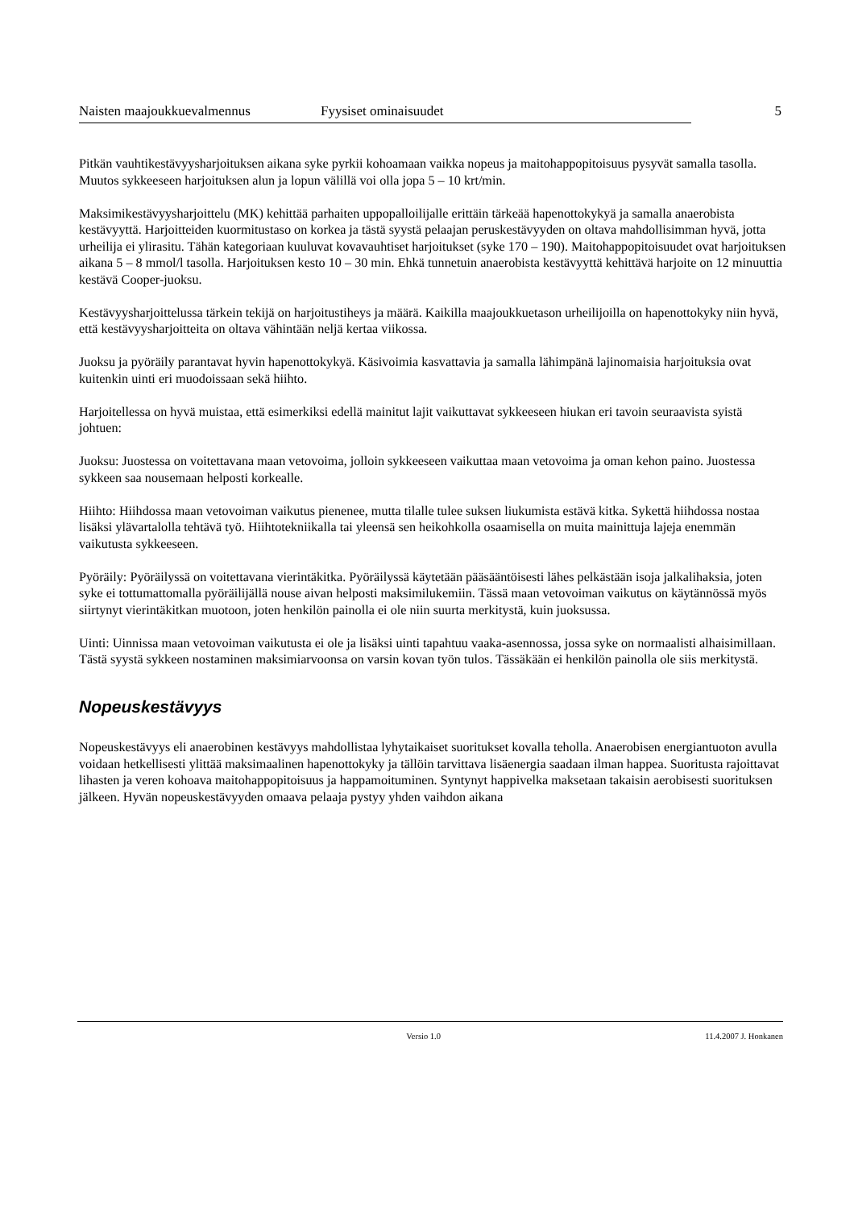Naisten maajoukkuevalmennus Fyysiset ominaisuudet 5
Pitkän vauhtikestävyysharjoituksen aikana syke pyrkii kohoamaan vaikka nopeus ja maitohappopitoisuus pysyvät samalla tasolla. Muutos sykkeeseen harjoituksen alun ja lopun välillä voi olla jopa 5 – 10 krt/min.
Maksimikestävyysharjoittelu (MK) kehittää parhaiten uppopalloilijalle erittäin tärkeää hapenottokykyä ja samalla anaerobista kestävyyttä. Harjoitteiden kuormitustaso on korkea ja tästä syystä pelaajan peruskestävyyden on oltava mahdollisimman hyvä, jotta urheilija ei ylirasitu. Tähän kategoriaan kuuluvat kovavauhtiset harjoitukset (syke 170 – 190). Maitohappopitoisuudet ovat harjoituksen aikana 5 – 8 mmol/l tasolla. Harjoituksen kesto 10 – 30 min. Ehkä tunnetuin anaerobista kestävyyttä kehittävä harjoite on 12 minuuttia kestävä Cooper-juoksu.
Kestävyysharjoittelussa tärkein tekijä on harjoitustiheys ja määrä. Kaikilla maajoukkuetason urheilijoilla on hapenottokyky niin hyvä, että kestävyysharjoitteita on oltava vähintään neljä kertaa viikossa.
Juoksu ja pyöräily parantavat hyvin hapenottokykyä. Käsivoimia kasvattavia ja samalla lähimpänä lajinomaisia harjoituksia ovat kuitenkin uinti eri muodoissaan sekä hiihto.
Harjoitellessa on hyvä muistaa, että esimerkiksi edellä mainitut lajit vaikuttavat sykkeeseen hiukan eri tavoin seuraavista syistä johtuen:
Juoksu: Juostessa on voitettavana maan vetovoima, jolloin sykkeeseen vaikuttaa maan vetovoima ja oman kehon paino. Juostessa sykkeen saa nousemaan helposti korkealle.
Hiihto: Hiihdossa maan vetovoiman vaikutus pienenee, mutta tilalle tulee suksen liukumista estävä kitka. Sykettä hiihdossa nostaa lisäksi ylävartalolla tehtävä työ. Hiihtotekniikalla tai yleensä sen heikohkolla osaamisella on muita mainittuja lajeja enemmän vaikutusta sykkeeseen.
Pyöräily: Pyöräilyssä on voitettavana vierintäkitka. Pyöräilyssä käytetään pääsääntöisesti lähes pelkästään isoja jalkalihaksia, joten syke ei tottumattomalla pyöräilijällä nouse aivan helposti maksimilukemiin. Tässä maan vetovoiman vaikutus on käytännössä myös siirtynyt vierintäkitkan muotoon, joten henkilön painolla ei ole niin suurta merkitystä, kuin juoksussa.
Uinti: Uinnissa maan vetovoiman vaikutusta ei ole ja lisäksi uinti tapahtuu vaaka-asennossa, jossa syke on normaalisti alhaisimillaan. Tästä syystä sykkeen nostaminen maksimiarvoonsa on varsin kovan työn tulos. Tässäkään ei henkilön painolla ole siis merkitystä.
Nopeuskestävyys
Nopeuskestävyys eli anaerobinen kestävyys mahdollistaa lyhytaikaiset suoritukset kovalla teholla. Anaerobisen energiantuoton avulla voidaan hetkellisesti ylittää maksimaalinen hapenottokyky ja tällöin tarvittava lisäenergia saadaan ilman happea. Suoritusta rajoittavat lihasten ja veren kohoava maitohappopitoisuus ja happamoituminen. Syntynyt happivelka maksetaan takaisin aerobisesti suorituksen jälkeen. Hyvän nopeuskestävyyden omaava pelaaja pystyy yhden vaihdon aikana
Versio 1.0 11.4.2007 J. Honkanen